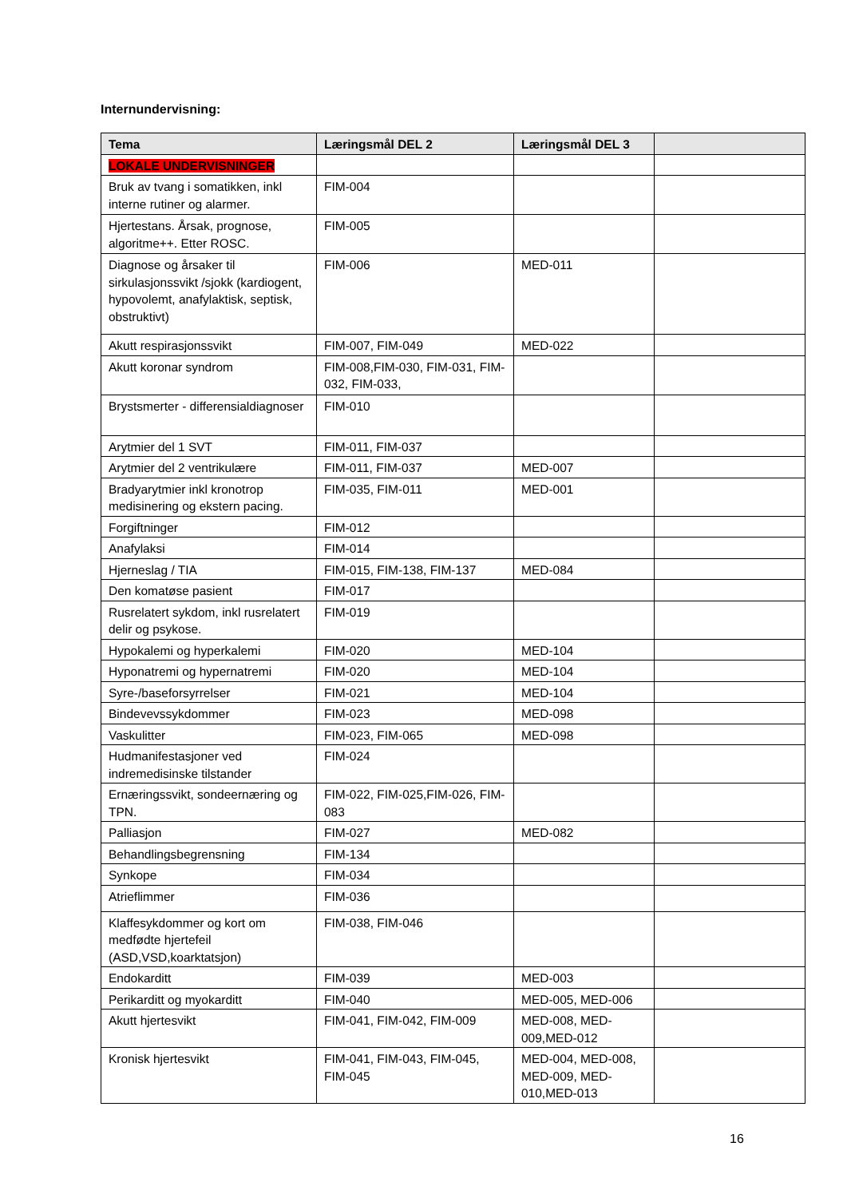Internundervisning:
| Tema | Læringsmål DEL 2 | Læringsmål DEL 3 | |
| --- | --- | --- | --- |
| LOKALE UNDERVISNINGER | | | |
| Bruk av tvang i somatikken, inkl interne rutiner og alarmer. | FIM-004 | | |
| Hjertestans. Årsak, prognose, algoritme++. Etter ROSC. | FIM-005 | | |
| Diagnose og årsaker til sirkulasjonssvikt /sjokk (kardiogent, hypovolemt, anafylaktisk, septisk, obstruktivt) | FIM-006 | MED-011 | |
| Akutt respirasjonssvikt | FIM-007, FIM-049 | MED-022 | |
| Akutt koronar syndrom | FIM-008,FIM-030, FIM-031, FIM-032, FIM-033, | | |
| Brystsmerter - differensialdiagnoser | FIM-010 | | |
| Arytmier del 1 SVT | FIM-011, FIM-037 | | |
| Arytmier del 2 ventrikulære | FIM-011, FIM-037 | MED-007 | |
| Bradyarytmier inkl kronotrop medisinering og ekstern pacing. | FIM-035, FIM-011 | MED-001 | |
| Forgiftninger | FIM-012 | | |
| Anafylaksi | FIM-014 | | |
| Hjerneslag / TIA | FIM-015, FIM-138, FIM-137 | MED-084 | |
| Den komatøse pasient | FIM-017 | | |
| Rusrelatert sykdom, inkl rusrelatert delir og psykose. | FIM-019 | | |
| Hypokalemi og hyperkalemi | FIM-020 | MED-104 | |
| Hyponatremi og hypernatremi | FIM-020 | MED-104 | |
| Syre-/baseforsyrrelser | FIM-021 | MED-104 | |
| Bindevevssykdommer | FIM-023 | MED-098 | |
| Vaskulitter | FIM-023, FIM-065 | MED-098 | |
| Hudmanifestasjoner ved indremedisinske tilstander | FIM-024 | | |
| Ernæringssvikt, sondeernæring og TPN. | FIM-022, FIM-025,FIM-026, FIM-083 | | |
| Palliasjon | FIM-027 | MED-082 | |
| Behandlingsbegrensning | FIM-134 | | |
| Synkope | FIM-034 | | |
| Atrieflimmer | FIM-036 | | |
| Klaffesykdommer og kort om medfødte hjertefeil (ASD,VSD,koarktatsjon) | FIM-038, FIM-046 | | |
| Endokarditt | FIM-039 | MED-003 | |
| Perikarditt og myokarditt | FIM-040 | MED-005, MED-006 | |
| Akutt hjertesvikt | FIM-041, FIM-042, FIM-009 | MED-008, MED-009,MED-012 | |
| Kronisk hjertesvikt | FIM-041, FIM-043, FIM-045, FIM-045 | MED-004, MED-008, MED-009, MED-010,MED-013 | |
16